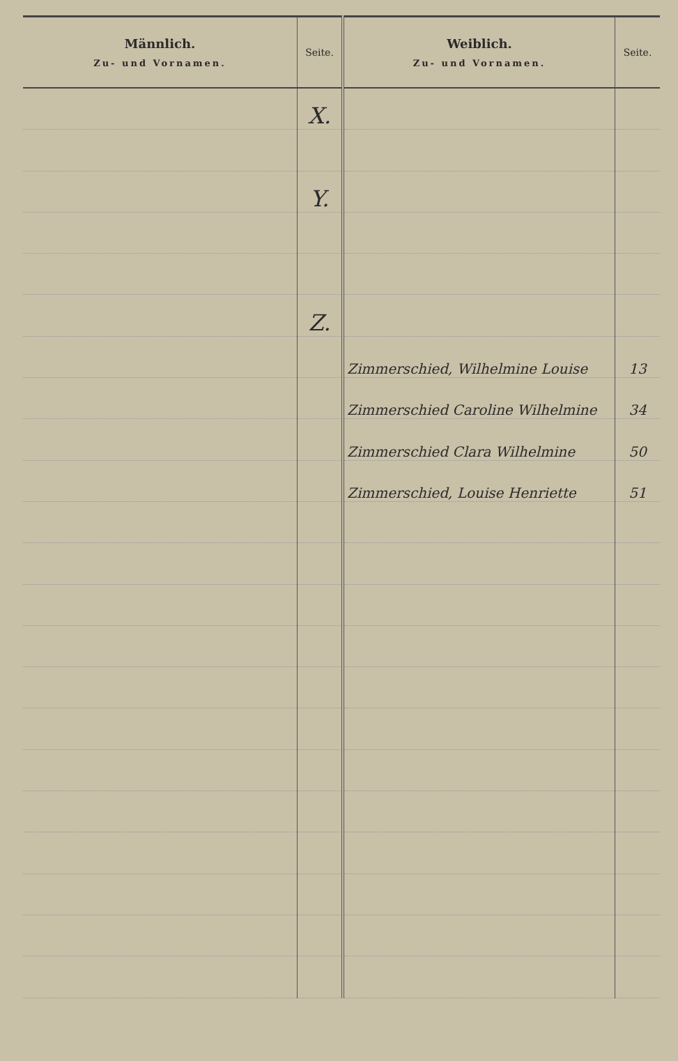| Männlich. Zu- und Vornamen. | Seite. | Weiblich. Zu- und Vornamen. | Seite. |
| --- | --- | --- | --- |
| | X. | | |
| | Y. | | |
| | Z. | | |
| | | Zimmerschied, Wilhelmine Louise | 13 |
| | | Zimmerschied Caroline Wilhelmine | 34 |
| | | Zimmerschied Clara Wilhelmine | 50 |
| | | Zimmerschied, Louise Henriette | 51 |